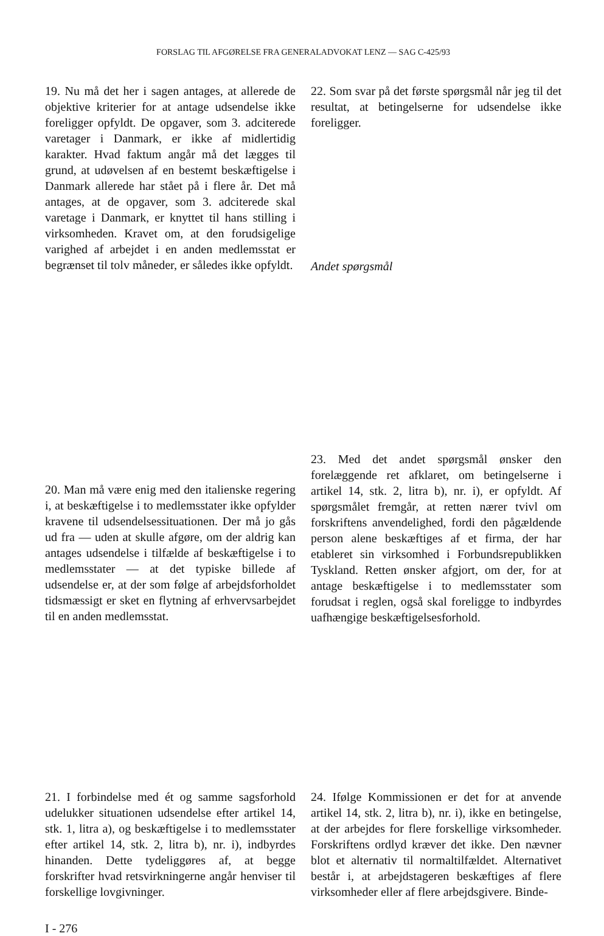FORSLAG TIL AFGØRELSE FRA GENERALADVOKAT LENZ — SAG C-425/93
19. Nu må det her i sagen antages, at allerede de objektive kriterier for at antage udsendelse ikke foreligger opfyldt. De opgaver, som 3. adciterede varetager i Danmark, er ikke af midlertidig karakter. Hvad faktum angår må det lægges til grund, at udøvelsen af en bestemt beskæftigelse i Danmark allerede har stået på i flere år. Det må antages, at de opgaver, som 3. adciterede skal varetage i Danmark, er knyttet til hans stilling i virksomheden. Kravet om, at den forudsigelige varighed af arbejdet i en anden medlemsstat er begrænset til tolv måneder, er således ikke opfyldt.
22. Som svar på det første spørgsmål når jeg til det resultat, at betingelserne for udsendelse ikke foreligger.
Andet spørgsmål
20. Man må være enig med den italienske regering i, at beskæftigelse i to medlemsstater ikke opfylder kravene til udsendelsessituationen. Der må jo gås ud fra — uden at skulle afgøre, om der aldrig kan antages udsendelse i tilfælde af beskæftigelse i to medlemsstater — at det typiske billede af udsendelse er, at der som følge af arbejdsforholdet tidsmæssigt er sket en flytning af erhvervsarbejdet til en anden medlemsstat.
23. Med det andet spørgsmål ønsker den forelæggende ret afklaret, om betingelserne i artikel 14, stk. 2, litra b), nr. i), er opfyldt. Af spørgsmålet fremgår, at retten nærer tvivl om forskriftens anvendelighed, fordi den pågældende person alene beskæftiges af et firma, der har etableret sin virksomhed i Forbundsrepublikken Tyskland. Retten ønsker afgjort, om der, for at antage beskæftigelse i to medlemsstater som forudsat i reglen, også skal foreligge to indbyrdes uafhængige beskæftigelsesforhold.
21. I forbindelse med ét og samme sagsforhold udelukker situationen udsendelse efter artikel 14, stk. 1, litra a), og beskæftigelse i to medlemsstater efter artikel 14, stk. 2, litra b), nr. i), indbyrdes hinanden. Dette tydeliggøres af, at begge forskrifter hvad retsvirkningerne angår henviser til forskellige lovgivninger.
I - 276
24. Ifølge Kommissionen er det for at anvende artikel 14, stk. 2, litra b), nr. i), ikke en betingelse, at der arbejdes for flere forskellige virksomheder. Forskriftens ordlyd kræver det ikke. Den nævner blot et alternativ til normaltilfældet. Alternativet består i, at arbejdstageren beskæftiges af flere virksomheder eller af flere arbejdsgivere. Binde-